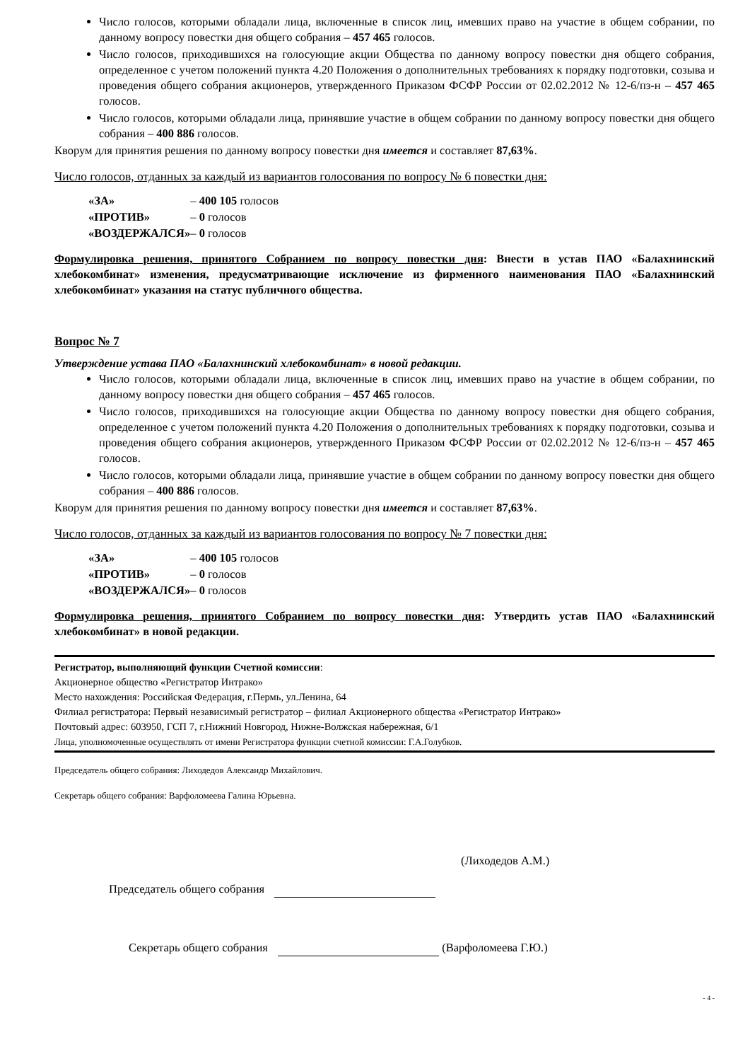Число голосов, которыми обладали лица, включенные в список лиц, имевших право на участие в общем собрании, по данному вопросу повестки дня общего собрания – 457 465 голосов.
Число голосов, приходившихся на голосующие акции Общества по данному вопросу повестки дня общего собрания, определенное с учетом положений пункта 4.20 Положения о дополнительных требованиях к порядку подготовки, созыва и проведения общего собрания акционеров, утвержденного Приказом ФСФР России от 02.02.2012 № 12-6/пз-н – 457 465 голосов.
Число голосов, которыми обладали лица, принявшие участие в общем собрании по данному вопросу повестки дня общего собрания – 400 886 голосов.
Кворум для принятия решения по данному вопросу повестки дня имеется и составляет 87,63%.
Число голосов, отданных за каждый из вариантов голосования по вопросу № 6 повестки дня:
| «ЗА» | – 400 105 голосов |
| «ПРОТИВ» | – 0 голосов |
| «ВОЗДЕРЖАЛСЯ» | – 0 голосов |
Формулировка решения, принятого Собранием по вопросу повестки дня: Внести в устав ПАО «Балахнинский хлебокомбинат» изменения, предусматривающие исключение из фирменного наименования ПАО «Балахнинский хлебокомбинат» указания на статус публичного общества.
Вопрос № 7
Утверждение устава ПАО «Балахнинский хлебокомбинат» в новой редакции.
Число голосов, которыми обладали лица, включенные в список лиц, имевших право на участие в общем собрании, по данному вопросу повестки дня общего собрания – 457 465 голосов.
Число голосов, приходившихся на голосующие акции Общества по данному вопросу повестки дня общего собрания, определенное с учетом положений пункта 4.20 Положения о дополнительных требованиях к порядку подготовки, созыва и проведения общего собрания акционеров, утвержденного Приказом ФСФР России от 02.02.2012 № 12-6/пз-н – 457 465 голосов.
Число голосов, которыми обладали лица, принявшие участие в общем собрании по данному вопросу повестки дня общего собрания – 400 886 голосов.
Кворум для принятия решения по данному вопросу повестки дня имеется и составляет 87,63%.
Число голосов, отданных за каждый из вариантов голосования по вопросу № 7 повестки дня:
| «ЗА» | – 400 105 голосов |
| «ПРОТИВ» | – 0 голосов |
| «ВОЗДЕРЖАЛСЯ» | – 0 голосов |
Формулировка решения, принятого Собранием по вопросу повестки дня: Утвердить устав ПАО «Балахнинский хлебокомбинат» в новой редакции.
Регистратор, выполняющий функции Счетной комиссии:
Акционерное общество «Регистратор Интрако»
Место нахождения: Российская Федерация, г.Пермь, ул.Ленина, 64
Филиал регистратора: Первый независимый регистратор – филиал Акционерного общества «Регистратор Интрако»
Почтовый адрес: 603950, ГСП 7, г.Нижний Новгород, Нижне-Волжская набережная, 6/1
Лица, уполномоченные осуществлять от имени Регистратора функции счетной комиссии: Г.А.Голубков.
Председатель общего собрания: Лиходедов Александр Михайлович.
Секретарь общего собрания: Варфоломеева Галина Юрьевна.
(Лиходедов А.М.)
Председатель общего собрания
Секретарь общего собрания (Варфоломеева Г.Ю.)
- 4 -